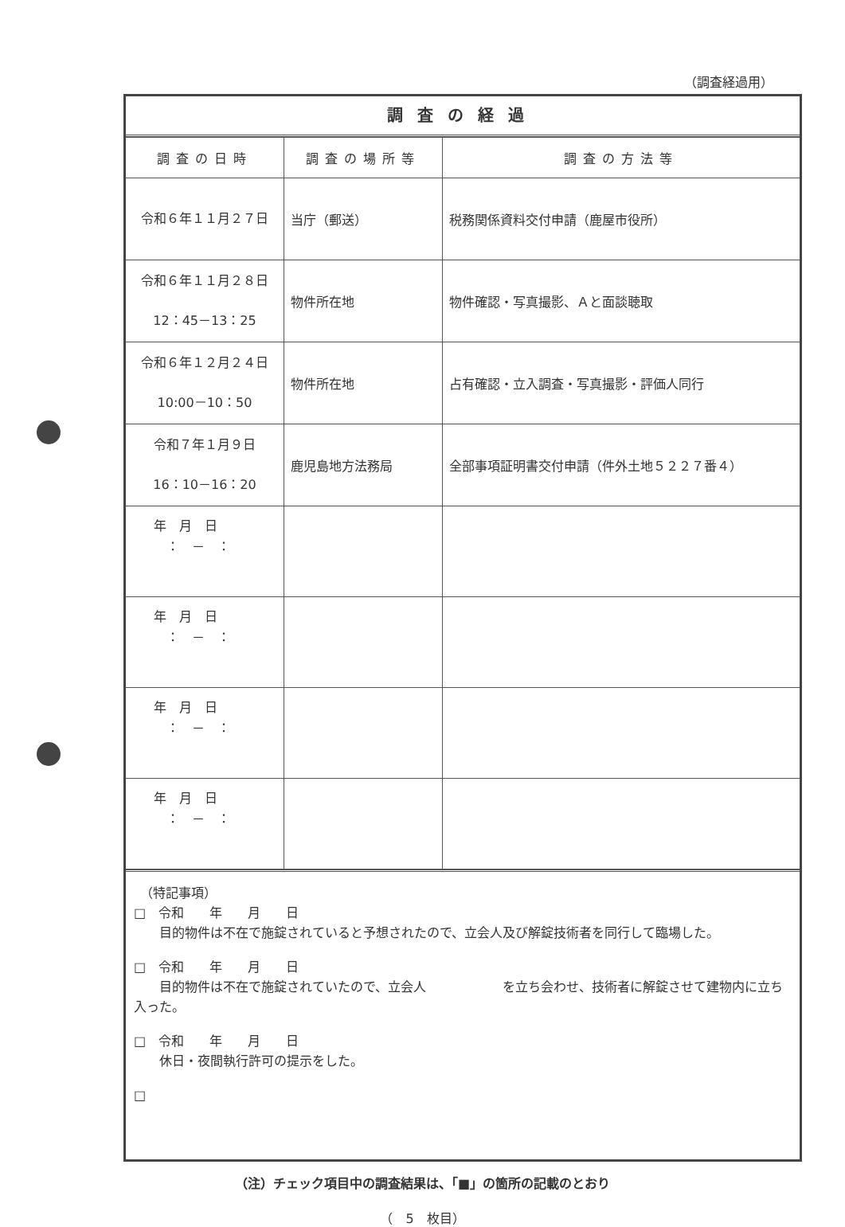（調査経過用）
調査の経過
| 調査の日時 | 調査の場所等 | 調査の方法等 |
| --- | --- | --- |
| 令和６年１１月２７日 | 当庁（郵送） | 税務関係資料交付申請（鹿屋市役所） |
| 令和６年１１月２８日 12：45－13：25 | 物件所在地 | 物件確認・写真撮影、Ａと面談聴取 |
| 令和６年１２月２４日 10:00－10：50 | 物件所在地 | 占有確認・立入調査・写真撮影・評価人同行 |
| 令和７年１月９日 16：10－16：20 | 鹿児島地方法務局 | 全部事項証明書交付申請（件外土地５２２７番４） |
| 年 月 日 ： － ： | | |
| 年 月 日 ： － ： | | |
| 年 月 日 ： － ： | | |
| 年 月 日 ： － ： | | |
　（特記事項）
□　令和　　年　　月　　日
　　目的物件は不在で施錠されていると予想されたので、立会人及び解錠技術者を同行して臨場した。
□　令和　　年　　月　　日
　　目的物件は不在で施錠されていたので、立会人　　　　　　を立ち会わせ、技術者に解錠させて建物内に立ち入った。
□　令和　　年　　月　　日
　　休日・夜間執行許可の提示をした。
□
（注）チェック項目中の調査結果は、「■」の箇所の記載のとおり
（　5　枚目）